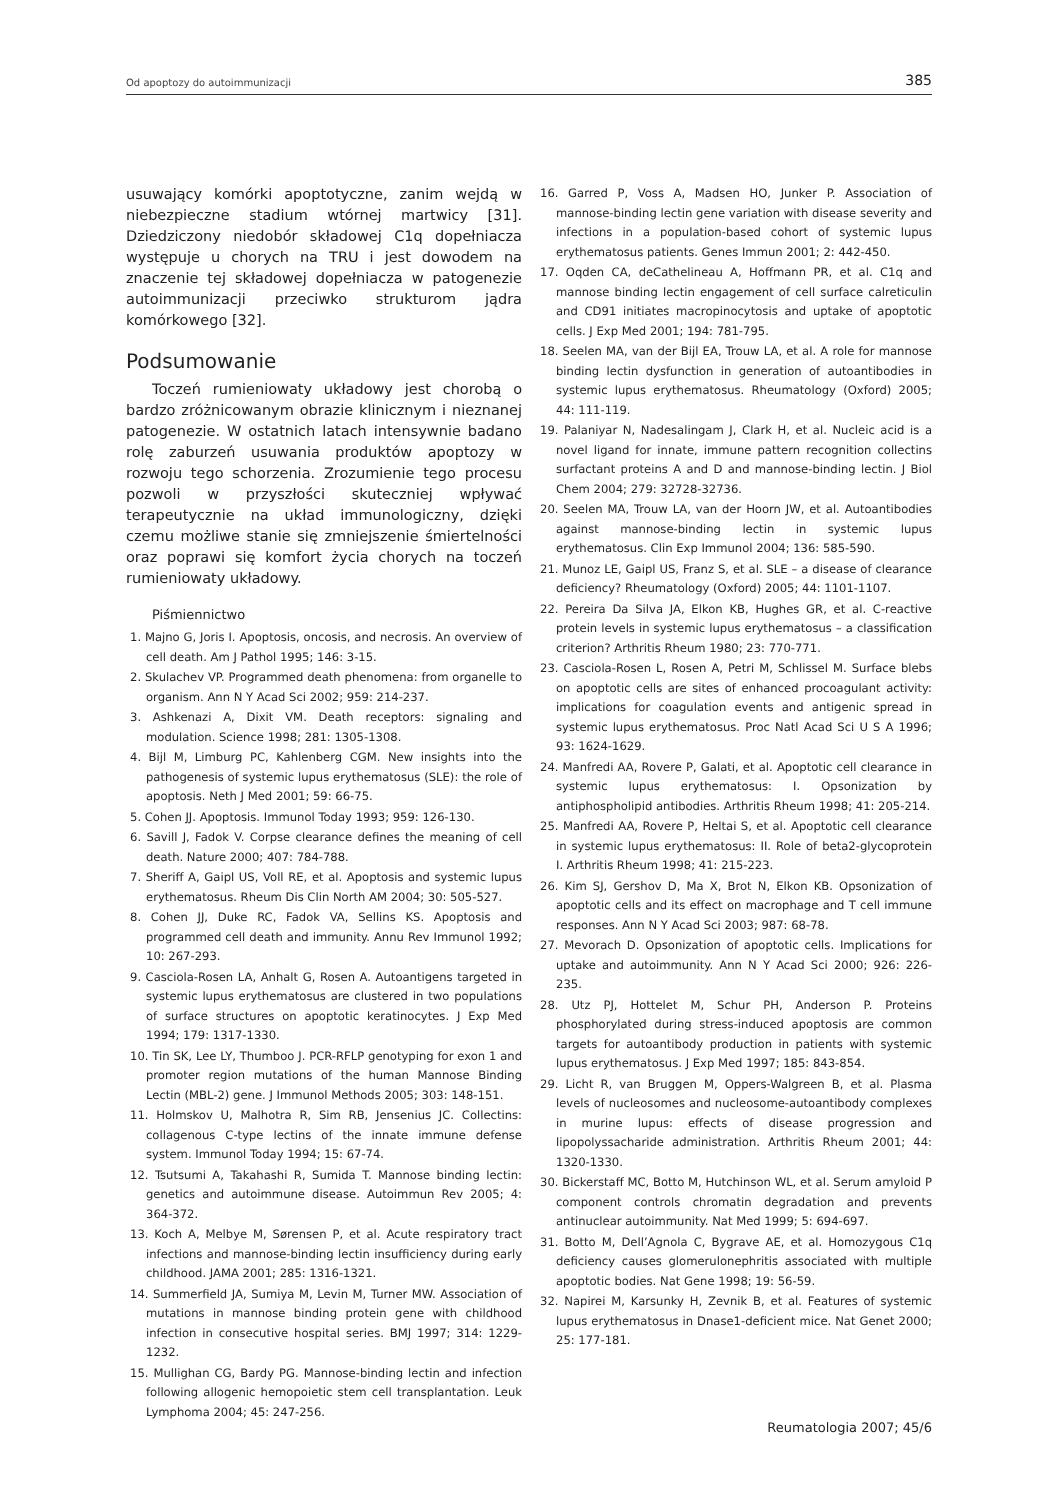Od apoptozy do autoimmunizacji 385
usuwający komórki apoptotyczne, zanim wejdą w niebezpieczne stadium wtórnej martwicy [31]. Dziedziczony niedobór składowej C1q dopełniacza występuje u chorych na TRU i jest dowodem na znaczenie tej składowej dopełniacza w patogenezie autoimmunizacji przeciwko strukturom jądra komórkowego [32].
Podsumowanie
Toczeń rumieniowaty układowy jest chorobą o bardzo zróżnicowanym obrazie klinicznym i nieznanej patogenezie. W ostatnich latach intensywnie badano rolę zaburzeń usuwania produktów apoptozy w rozwoju tego schorzenia. Zrozumienie tego procesu pozwoli w przyszłości skuteczniej wpływać terapeutycznie na układ immunologiczny, dzięki czemu możliwe stanie się zmniejszenie śmiertelności oraz poprawi się komfort życia chorych na toczeń rumieniowaty układowy.
Piśmiennictwo
1. Majno G, Joris I. Apoptosis, oncosis, and necrosis. An overview of cell death. Am J Pathol 1995; 146: 3-15.
2. Skulachev VP. Programmed death phenomena: from organelle to organism. Ann N Y Acad Sci 2002; 959: 214-237.
3. Ashkenazi A, Dixit VM. Death receptors: signaling and modulation. Science 1998; 281: 1305-1308.
4. Bijl M, Limburg PC, Kahlenberg CGM. New insights into the pathogenesis of systemic lupus erythematosus (SLE): the role of apoptosis. Neth J Med 2001; 59: 66-75.
5. Cohen JJ. Apoptosis. Immunol Today 1993; 959: 126-130.
6. Savill J, Fadok V. Corpse clearance defines the meaning of cell death. Nature 2000; 407: 784-788.
7. Sheriff A, Gaipl US, Voll RE, et al. Apoptosis and systemic lupus erythematosus. Rheum Dis Clin North AM 2004; 30: 505-527.
8. Cohen JJ, Duke RC, Fadok VA, Sellins KS. Apoptosis and programmed cell death and immunity. Annu Rev Immunol 1992; 10: 267-293.
9. Casciola-Rosen LA, Anhalt G, Rosen A. Autoantigens targeted in systemic lupus erythematosus are clustered in two populations of surface structures on apoptotic keratinocytes. J Exp Med 1994; 179: 1317-1330.
10. Tin SK, Lee LY, Thumboo J. PCR-RFLP genotyping for exon 1 and promoter region mutations of the human Mannose Binding Lectin (MBL-2) gene. J Immunol Methods 2005; 303: 148-151.
11. Holmskov U, Malhotra R, Sim RB, Jensenius JC. Collectins: collagenous C-type lectins of the innate immune defense system. Immunol Today 1994; 15: 67-74.
12. Tsutsumi A, Takahashi R, Sumida T. Mannose binding lectin: genetics and autoimmune disease. Autoimmun Rev 2005; 4: 364-372.
13. Koch A, Melbye M, Sørensen P, et al. Acute respiratory tract infections and mannose-binding lectin insufficiency during early childhood. JAMA 2001; 285: 1316-1321.
14. Summerfield JA, Sumiya M, Levin M, Turner MW. Association of mutations in mannose binding protein gene with childhood infection in consecutive hospital series. BMJ 1997; 314: 1229-1232.
15. Mullighan CG, Bardy PG. Mannose-binding lectin and infection following allogenic hemopoietic stem cell transplantation. Leuk Lymphoma 2004; 45: 247-256.
16. Garred P, Voss A, Madsen HO, Junker P. Association of mannose-binding lectin gene variation with disease severity and infections in a population-based cohort of systemic lupus erythematosus patients. Genes Immun 2001; 2: 442-450.
17. Oqden CA, deCathelineau A, Hoffmann PR, et al. C1q and mannose binding lectin engagement of cell surface calreticulin and CD91 initiates macropinocytosis and uptake of apoptotic cells. J Exp Med 2001; 194: 781-795.
18. Seelen MA, van der Bijl EA, Trouw LA, et al. A role for mannose binding lectin dysfunction in generation of autoantibodies in systemic lupus erythematosus. Rheumatology (Oxford) 2005; 44: 111-119.
19. Palaniyar N, Nadesalingam J, Clark H, et al. Nucleic acid is a novel ligand for innate, immune pattern recognition collectins surfactant proteins A and D and mannose-binding lectin. J Biol Chem 2004; 279: 32728-32736.
20. Seelen MA, Trouw LA, van der Hoorn JW, et al. Autoantibodies against mannose-binding lectin in systemic lupus erythematosus. Clin Exp Immunol 2004; 136: 585-590.
21. Munoz LE, Gaipl US, Franz S, et al. SLE – a disease of clearance deficiency? Rheumatology (Oxford) 2005; 44: 1101-1107.
22. Pereira Da Silva JA, Elkon KB, Hughes GR, et al. C-reactive protein levels in systemic lupus erythematosus – a classification criterion? Arthritis Rheum 1980; 23: 770-771.
23. Casciola-Rosen L, Rosen A, Petri M, Schlissel M. Surface blebs on apoptotic cells are sites of enhanced procoagulant activity: implications for coagulation events and antigenic spread in systemic lupus erythematosus. Proc Natl Acad Sci U S A 1996; 93: 1624-1629.
24. Manfredi AA, Rovere P, Galati, et al. Apoptotic cell clearance in systemic lupus erythematosus: I. Opsonization by antiphospholipid antibodies. Arthritis Rheum 1998; 41: 205-214.
25. Manfredi AA, Rovere P, Heltai S, et al. Apoptotic cell clearance in systemic lupus erythematosus: II. Role of beta2-glycoprotein I. Arthritis Rheum 1998; 41: 215-223.
26. Kim SJ, Gershov D, Ma X, Brot N, Elkon KB. Opsonization of apoptotic cells and its effect on macrophage and T cell immune responses. Ann N Y Acad Sci 2003; 987: 68-78.
27. Mevorach D. Opsonization of apoptotic cells. Implications for uptake and autoimmunity. Ann N Y Acad Sci 2000; 926: 226-235.
28. Utz PJ, Hottelet M, Schur PH, Anderson P. Proteins phosphorylated during stress-induced apoptosis are common targets for autoantibody production in patients with systemic lupus erythematosus. J Exp Med 1997; 185: 843-854.
29. Licht R, van Bruggen M, Oppers-Walgreen B, et al. Plasma levels of nucleosomes and nucleosome-autoantibody complexes in murine lupus: effects of disease progression and lipopolyssacharide administration. Arthritis Rheum 2001; 44: 1320-1330.
30. Bickerstaff MC, Botto M, Hutchinson WL, et al. Serum amyloid P component controls chromatin degradation and prevents antinuclear autoimmunity. Nat Med 1999; 5: 694-697.
31. Botto M, Dell’Agnola C, Bygrave AE, et al. Homozygous C1q deficiency causes glomerulonephritis associated with multiple apoptotic bodies. Nat Gene 1998; 19: 56-59.
32. Napirei M, Karsunky H, Zevnik B, et al. Features of systemic lupus erythematosus in Dnase1-deficient mice. Nat Genet 2000; 25: 177-181.
Reumatologia 2007; 45/6